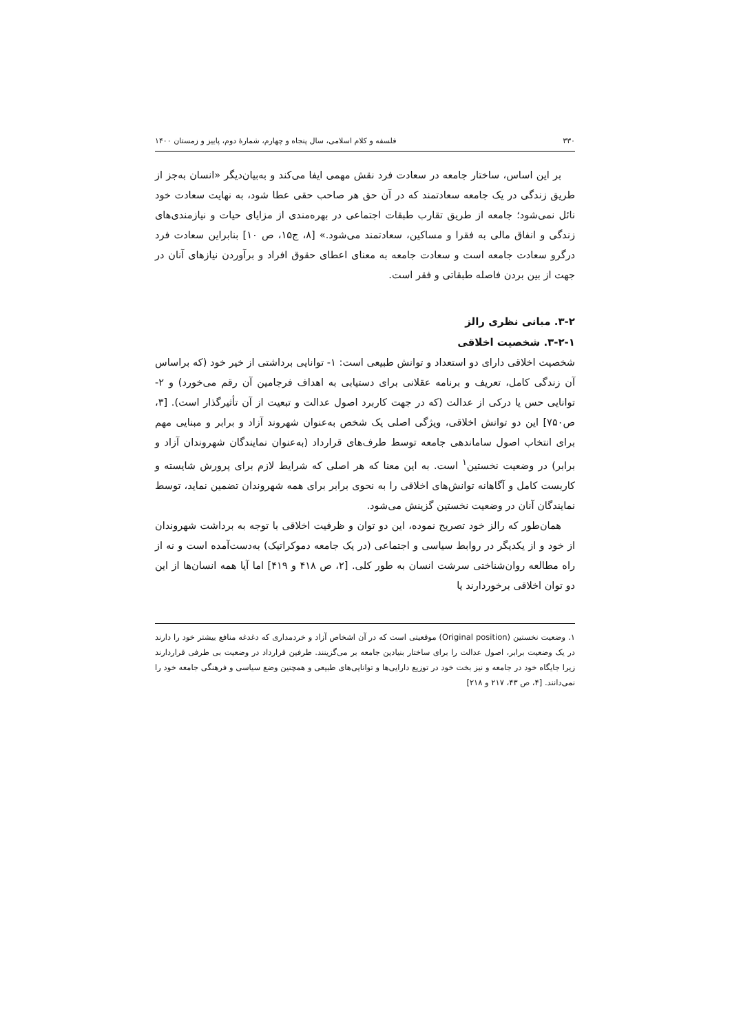۳۳۰ فلسفه و کلام اسلامی، سال پنجاه و چهارم، شمارهٔ دوم، پاییز و زمستان ۱۴۰۰
بر این اساس، ساختار جامعه در سعادت فرد نقش مهمی ایفا می‌کند و به‌بیان‌دیگر «انسان به‌جز از طریق زندگی در یک جامعه سعادتمند که در آن حق هر صاحب حقی عطا شود، به نهایت سعادت خود نائل نمی‌شود؛ جامعه از طریق تقارب طبقات اجتماعی در بهره‌مندی از مزایای حیات و نیازمندی‌های زندگی و انفاق مالی به فقرا و مساکین، سعادتمند می‌شود.» [۸، ج۱۵، ص ۱۰] بنابراین سعادت فرد درگرو سعادت جامعه است و سعادت جامعه به معنای اعطای حقوق افراد و برآوردن نیازهای آنان در جهت از بین بردن فاصله طبقاتی و فقر است.
۳-۲. مبانی نظری رالز
۳-۲-۱. شخصیت اخلاقی
شخصیت اخلاقی دارای دو استعداد و توانش طبیعی است: ۱- توانایی برداشتی از خیر خود (که براساس آن زندگی کامل، تعریف و برنامه عقلانی برای دستیابی به اهداف فرجامین آن رقم می‌خورد) و ۲- توانایی حس یا درکی از عدالت (که در جهت کاربرد اصول عدالت و تبعیت از آن تأثیرگذار است). [۳، ص۷۵۰] این دو توانش اخلاقی، ویژگی اصلی یک شخص به‌عنوان شهروند آزاد و برابر و مبنایی مهم برای انتخاب اصول ساماندهی جامعه توسط طرف‌های قرارداد (به‌عنوان نمایندگان شهروندان آزاد و برابر) در وضعیت نخستین<sup>۱</sup> است. به این معنا که هر اصلی که شرایط لازم برای پرورش شایسته و کاربست کامل و آگاهانه توانش‌های اخلاقی را به نحوی برابر برای همه شهروندان تضمین نماید، توسط نمایندگان آنان در وضعیت نخستین گزینش می‌شود.
همان‌طور که رالز خود تصریح نموده، این دو توان و ظرفیت اخلاقی با توجه به برداشت شهروندان از خود و از یکدیگر در روابط سیاسی و اجتماعی (در یک جامعه دموکراتیک) به‌دست‌آمده است و نه از راه مطالعه روان‌شناختی سرشت انسان به طور کلی. [۲، ص ۴۱۸ و ۴۱۹] اما آیا همه انسان‌ها از این دو توان اخلاقی برخوردارند یا
۱. وضعیت نخستین (Original position) موقعیتی است که در آن اشخاص آزاد و خردمداری که دغدغه منافع بیشتر خود را دارند در یک وضعیت برابر، اصول عدالت را برای ساختار بنیادین جامعه بر می‌گزینند. طرفین قرارداد در وضعیت بی طرفی قراردارند زیرا جایگاه خود در جامعه و نیز بخت خود در توزیع دارایی‌ها و توانایی‌های طبیعی و همچنین وضع سیاسی و فرهنگی جامعه خود را نمی‌دانند. [۴، ص ۴۳، ۲۱۷ و ۲۱۸]